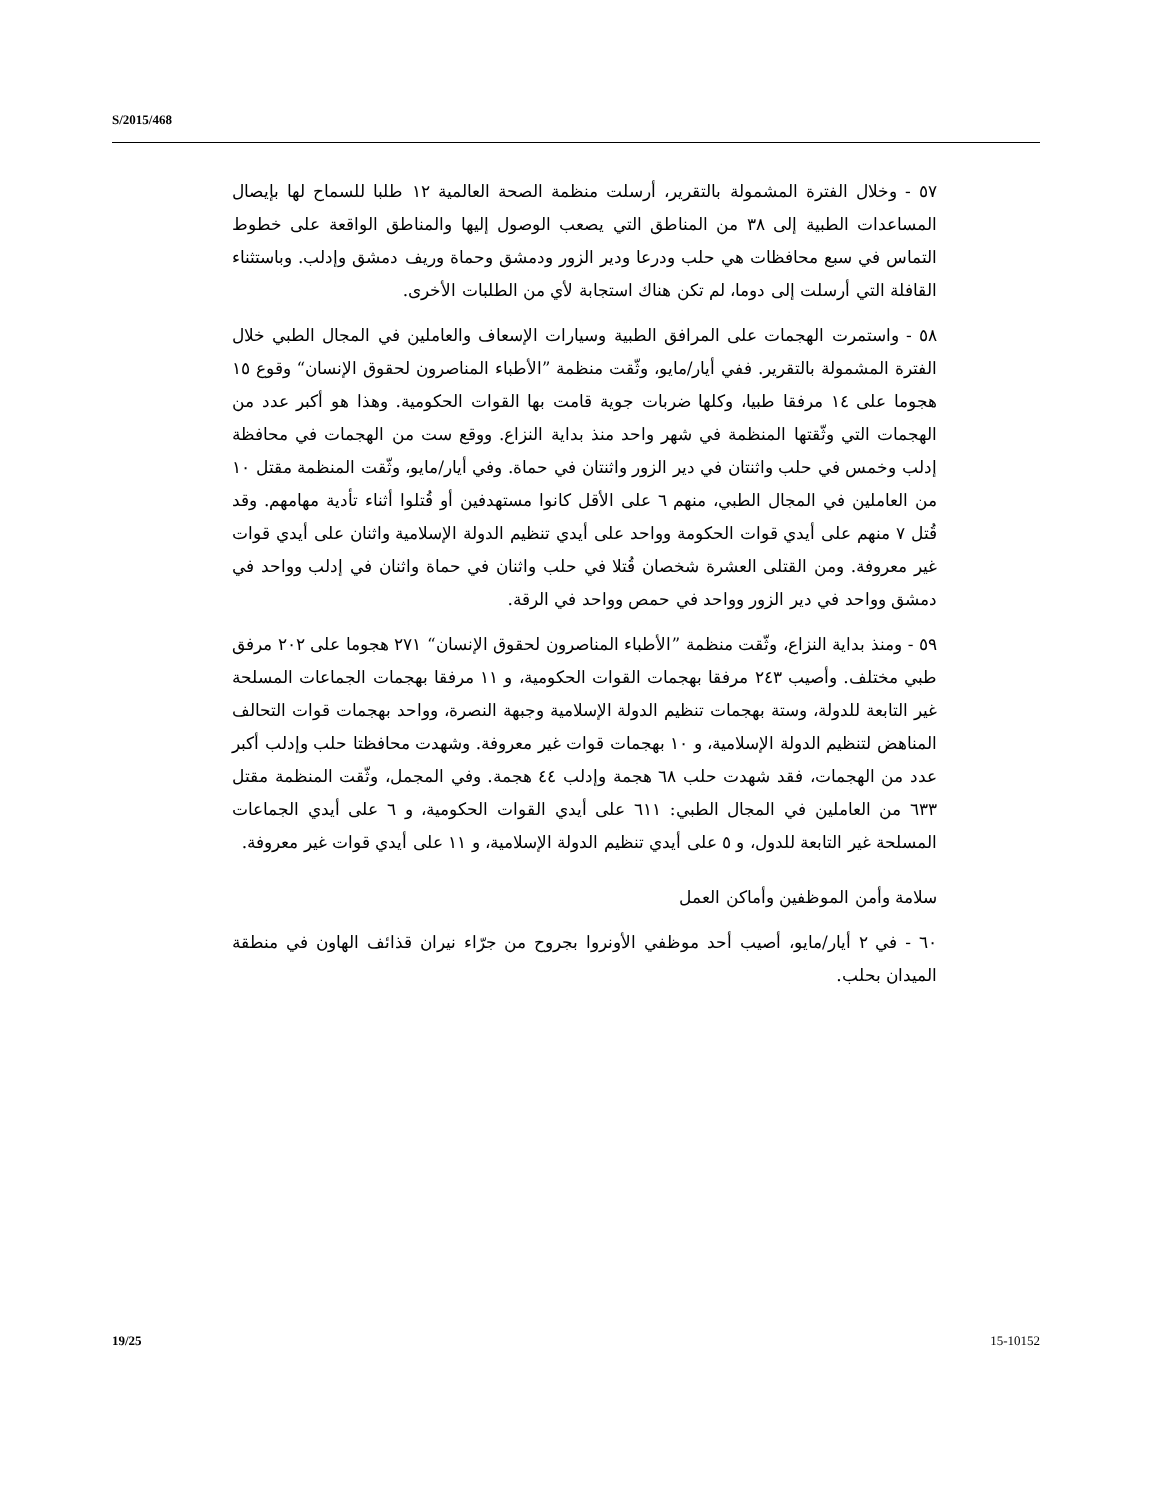S/2015/468
٥٧ - وخلال الفترة المشمولة بالتقرير، أرسلت منظمة الصحة العالمية ١٢ طلبا للسماح لها بإيصال المساعدات الطبية إلى ٣٨ من المناطق التي يصعب الوصول إليها والمناطق الواقعة على خطوط التماس في سبع محافظات هي حلب ودرعا ودير الزور ودمشق وحماة وريف دمشق وإدلب. وباستثناء القافلة التي أرسلت إلى دوما، لم تكن هناك استجابة لأي من الطلبات الأخرى.
٥٨ - واستمرت الهجمات على المرافق الطبية وسيارات الإسعاف والعاملين في المجال الطبي خلال الفترة المشمولة بالتقرير. ففي أيار/مايو، وثّقت منظمة ”الأطباء المناصرون لحقوق الإنسان“ وقوع ١٥ هجوما على ١٤ مرفقا طبيا، وكلها ضربات جوية قامت بها القوات الحكومية. وهذا هو أكبر عدد من الهجمات التي وثّقتها المنظمة في شهر واحد منذ بداية النزاع. ووقع ست من الهجمات في محافظة إدلب وخمس في حلب واثنتان في دير الزور واثنتان في حماة. وفي أيار/مايو، وثّقت المنظمة مقتل ١٠ من العاملين في المجال الطبي، منهم ٦ على الأقل كانوا مستهدفين أو قُتلوا أثناء تأدية مهامهم. وقد قُتل ٧ منهم على أيدي قوات الحكومة وواحد على أيدي تنظيم الدولة الإسلامية واثنان على أيدي قوات غير معروفة. ومن القتلى العشرة شخصان قُتلا في حلب واثنان في حماة واثنان في إدلب وواحد في دمشق وواحد في دير الزور وواحد في حمص وواحد في الرقة.
٥٩ - ومنذ بداية النزاع، وثّقت منظمة ”الأطباء المناصرون لحقوق الإنسان“ ٢٧١ هجوما على ٢٠٢ مرفق طبي مختلف. وأصيب ٢٤٣ مرفقا بهجمات القوات الحكومية، و ١١ مرفقا بهجمات الجماعات المسلحة غير التابعة للدولة، وستة بهجمات تنظيم الدولة الإسلامية وجبهة النصرة، وواحد بهجمات قوات التحالف المناهض لتنظيم الدولة الإسلامية، و ١٠ بهجمات قوات غير معروفة. وشهدت محافظتا حلب وإدلب أكبر عدد من الهجمات، فقد شهدت حلب ٦٨ هجمة وإدلب ٤٤ هجمة. وفي المجمل، وثّقت المنظمة مقتل ٦٣٣ من العاملين في المجال الطبي: ٦١١ على أيدي القوات الحكومية، و ٦ على أيدي الجماعات المسلحة غير التابعة للدول، و ٥ على أيدي تنظيم الدولة الإسلامية، و ١١ على أيدي قوات غير معروفة.
سلامة وأمن الموظفين وأماكن العمل
٦٠ - في ٢ أيار/مايو، أصيب أحد موظفي الأونروا بجروح من جرّاء نيران قذائف الهاون في منطقة الميدان بحلب.
19/25 15-10152